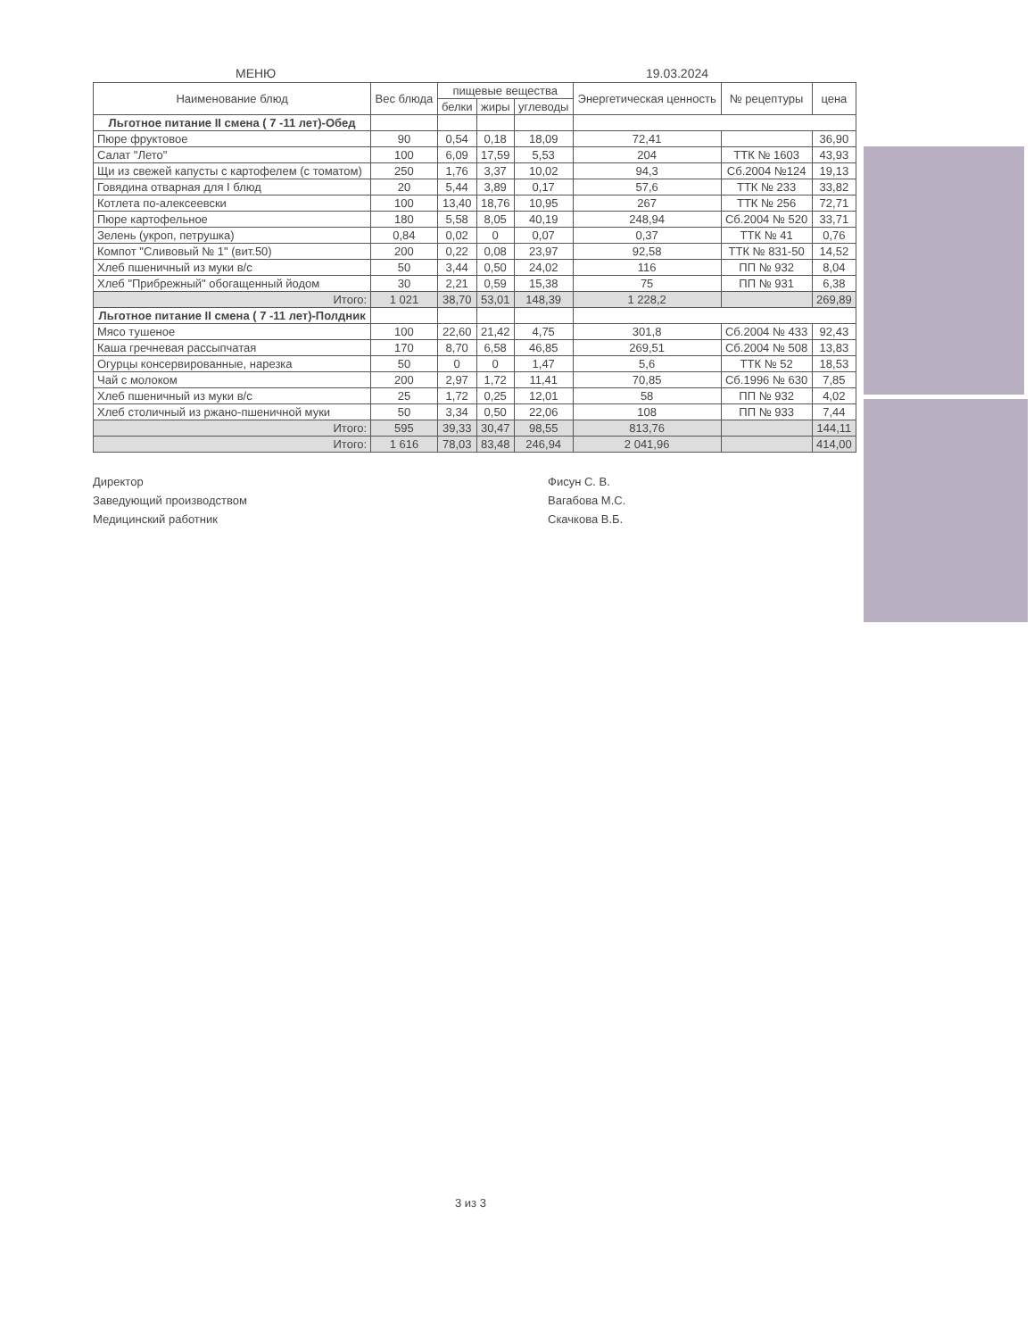МЕНЮ 19.03.2024
| Наименование блюд | Вес блюда | пищевые вещества | | | Энергетическая ценность | № рецептуры | цена |
| --- | --- | --- | --- | --- | --- | --- | --- |
| | | белки | жиры | углеводы | | | |
| Льготное питание II смена ( 7 -11 лет)-Обед | | | | | | | |
| Пюре фруктовое | 90 | 0,54 | 0,18 | 18,09 | 72,41 | | 36,90 |
| Салат "Лето" | 100 | 6,09 | 17,59 | 5,53 | 204 | ТТК № 1603 | 43,93 |
| Щи из свежей капусты с картофелем (с томатом) | 250 | 1,76 | 3,37 | 10,02 | 94,3 | Сб.2004 №124 | 19,13 |
| Говядина отварная для I блюд | 20 | 5,44 | 3,89 | 0,17 | 57,6 | ТТК № 233 | 33,82 |
| Котлета по-алексеевски | 100 | 13,40 | 18,76 | 10,95 | 267 | ТТК № 256 | 72,71 |
| Пюре картофельное | 180 | 5,58 | 8,05 | 40,19 | 248,94 | Сб.2004 № 520 | 33,71 |
| Зелень (укроп, петрушка) | 0,84 | 0,02 | 0 | 0,07 | 0,37 | ТТК № 41 | 0,76 |
| Компот "Сливовый № 1" (вит.50) | 200 | 0,22 | 0,08 | 23,97 | 92,58 | ТТК № 831-50 | 14,52 |
| Хлеб пшеничный из муки в/с | 50 | 3,44 | 0,50 | 24,02 | 116 | ПП № 932 | 8,04 |
| Хлеб "Прибрежный" обогащенный йодом | 30 | 2,21 | 0,59 | 15,38 | 75 | ПП № 931 | 6,38 |
| Итого: | 1 021 | 38,70 | 53,01 | 148,39 | 1 228,2 | | 269,89 |
| Льготное питание II смена ( 7 -11 лет)-Полдник | | | | | | | |
| Мясо тушеное | 100 | 22,60 | 21,42 | 4,75 | 301,8 | Сб.2004 № 433 | 92,43 |
| Каша гречневая рассыпчатая | 170 | 8,70 | 6,58 | 46,85 | 269,51 | Сб.2004 № 508 | 13,83 |
| Огурцы консервированные, нарезка | 50 | 0 | 0 | 1,47 | 5,6 | ТТК № 52 | 18,53 |
| Чай с молоком | 200 | 2,97 | 1,72 | 11,41 | 70,85 | Сб.1996 № 630 | 7,85 |
| Хлеб пшеничный из муки в/с | 25 | 1,72 | 0,25 | 12,01 | 58 | ПП № 932 | 4,02 |
| Хлеб столичный из ржано-пшеничной муки | 50 | 3,34 | 0,50 | 22,06 | 108 | ПП № 933 | 7,44 |
| Итого: | 595 | 39,33 | 30,47 | 98,55 | 813,76 | | 144,11 |
| Итого: | 1 616 | 78,03 | 83,48 | 246,94 | 2 041,96 | | 414,00 |
Директор
Заведующий производством
Медицинский работник
Фисун С. В.
Вагабова М.С.
Скачкова В.Б.
3 из 3